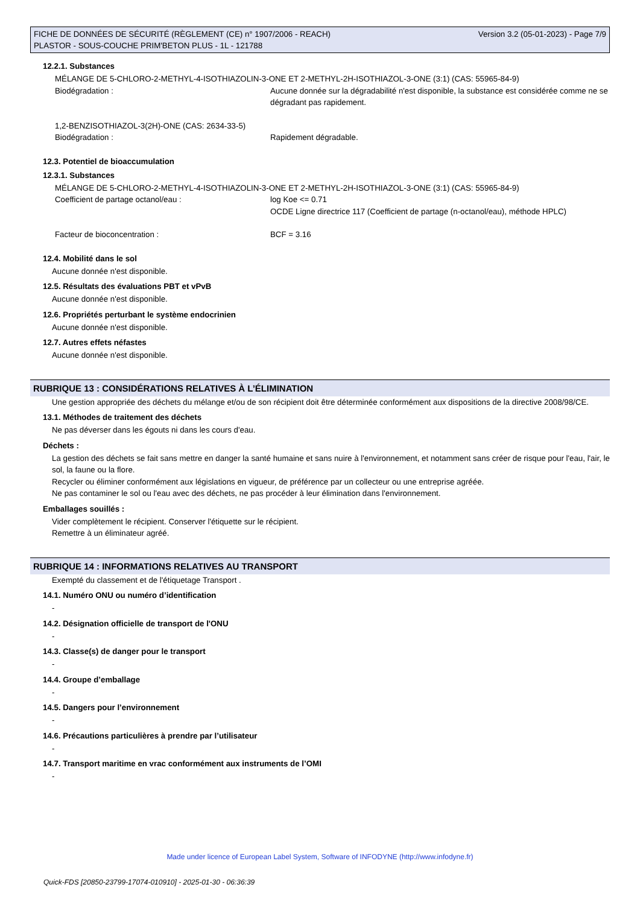FICHE DE DONNÉES DE SÉCURITÉ (RÈGLEMENT (CE) n° 1907/2006 - REACH) Version 3.2 (05-01-2023) - Page 7/9
PLASTOR - SOUS-COUCHE PRIM'BETON PLUS - 1L - 121788
12.2.1. Substances
MÉLANGE DE 5-CHLORO-2-METHYL-4-ISOTHIAZOLIN-3-ONE ET 2-METHYL-2H-ISOTHIAZOL-3-ONE (3:1) (CAS: 55965-84-9)
Biodégradation : Aucune donnée sur la dégradabilité n'est disponible, la substance est considérée comme ne se dégradant pas rapidement.
1,2-BENZISOTHIAZOL-3(2H)-ONE (CAS: 2634-33-5)
Biodégradation : Rapidement dégradable.
12.3. Potentiel de bioaccumulation
12.3.1. Substances
MÉLANGE DE 5-CHLORO-2-METHYL-4-ISOTHIAZOLIN-3-ONE ET 2-METHYL-2H-ISOTHIAZOL-3-ONE (3:1) (CAS: 55965-84-9)
Coefficient de partage octanol/eau : log Koe <= 0.71
OCDE Ligne directrice 117 (Coefficient de partage (n-octanol/eau), méthode HPLC)
Facteur de bioconcentration : BCF = 3.16
12.4. Mobilité dans le sol
Aucune donnée n'est disponible.
12.5. Résultats des évaluations PBT et vPvB
Aucune donnée n'est disponible.
12.6. Propriétés perturbant le système endocrinien
Aucune donnée n'est disponible.
12.7. Autres effets néfastes
Aucune donnée n'est disponible.
RUBRIQUE 13 : CONSIDÉRATIONS RELATIVES À L’ÉLIMINATION
Une gestion appropriée des déchets du mélange et/ou de son récipient doit être déterminée conformément aux dispositions de la directive 2008/98/CE.
13.1. Méthodes de traitement des déchets
Ne pas déverser dans les égouts ni dans les cours d'eau.
Déchets :
La gestion des déchets se fait sans mettre en danger la santé humaine et sans nuire à l'environnement, et notamment sans créer de risque pour l'eau, l'air, le sol, la faune ou la flore.
Recycler ou éliminer conformément aux législations en vigueur, de préférence par un collecteur ou une entreprise agréée.
Ne pas contaminer le sol ou l'eau avec des déchets, ne pas procéder à leur élimination dans l'environnement.
Emballages souillés :
Vider complètement le récipient. Conserver l'étiquette sur le récipient.
Remettre à un éliminateur agréé.
RUBRIQUE 14 : INFORMATIONS RELATIVES AU TRANSPORT
Exempté du classement et de l'étiquetage Transport .
14.1. Numéro ONU ou numéro d’identification
-
14.2. Désignation officielle de transport de l'ONU
-
14.3. Classe(s) de danger pour le transport
-
14.4. Groupe d’emballage
-
14.5. Dangers pour l’environnement
-
14.6. Précautions particulières à prendre par l’utilisateur
-
14.7. Transport maritime en vrac conformément aux instruments de l’OMI
-
Made under licence of European Label System, Software of INFODYNE (http://www.infodyne.fr)
Quick-FDS [20850-23799-17074-010910] - 2025-01-30 - 06:36:39